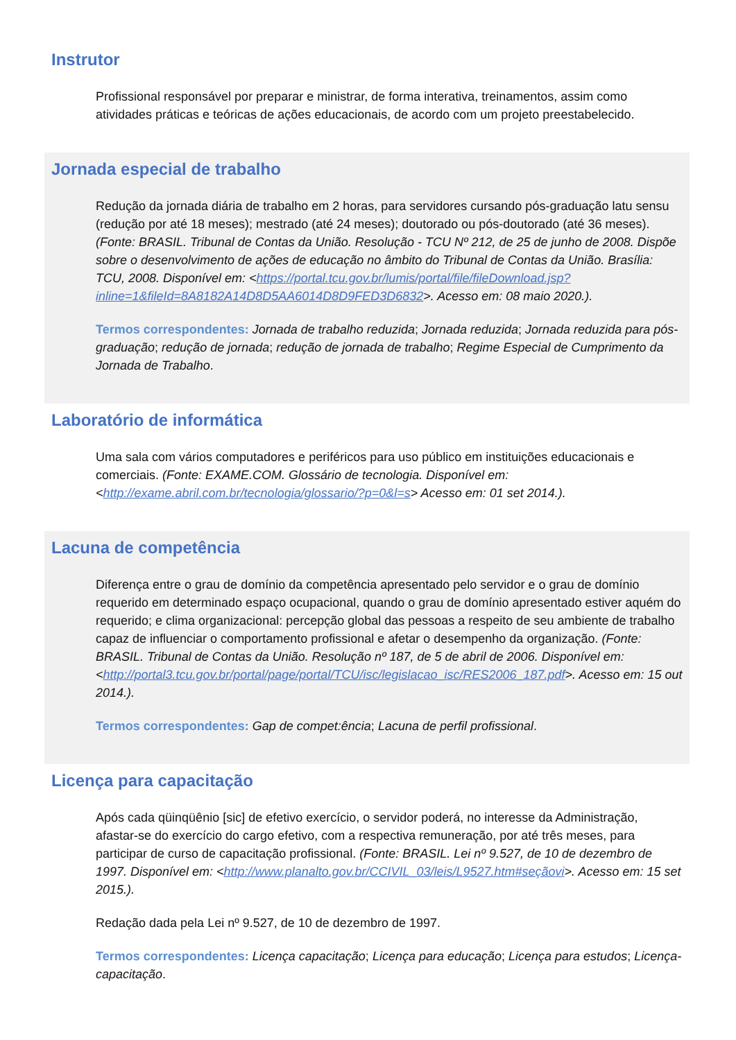Instrutor
Profissional responsável por preparar e ministrar, de forma interativa, treinamentos, assim como atividades práticas e teóricas de ações educacionais, de acordo com um projeto preestabelecido.
Jornada especial de trabalho
Redução da jornada diária de trabalho em 2 horas, para servidores cursando pós-graduação latu sensu (redução por até 18 meses); mestrado (até 24 meses); doutorado ou pós-doutorado (até 36 meses). (Fonte: BRASIL. Tribunal de Contas da União. Resolução - TCU Nº 212, de 25 de junho de 2008. Dispõe sobre o desenvolvimento de ações de educação no âmbito do Tribunal de Contas da União. Brasília: TCU, 2008. Disponível em: <https://portal.tcu.gov.br/lumis/portal/file/fileDownload.jsp?inline=1&fileId=8A8182A14D8D5AA6014D8D9FED3D6832>. Acesso em: 08 maio 2020.).
Termos correspondentes: Jornada de trabalho reduzida; Jornada reduzida; Jornada reduzida para pós-graduação; redução de jornada; redução de jornada de trabalho; Regime Especial de Cumprimento da Jornada de Trabalho.
Laboratório de informática
Uma sala com vários computadores e periféricos para uso público em instituições educacionais e comerciais. (Fonte: EXAME.COM. Glossário de tecnologia. Disponível em: <http://exame.abril.com.br/tecnologia/glossario/?p=0&l=s> Acesso em: 01 set 2014.).
Lacuna de competência
Diferença entre o grau de domínio da competência apresentado pelo servidor e o grau de domínio requerido em determinado espaço ocupacional, quando o grau de domínio apresentado estiver aquém do requerido; e clima organizacional: percepção global das pessoas a respeito de seu ambiente de trabalho capaz de influenciar o comportamento profissional e afetar o desempenho da organização. (Fonte: BRASIL. Tribunal de Contas da União. Resolução nº 187, de 5 de abril de 2006. Disponível em: <http://portal3.tcu.gov.br/portal/page/portal/TCU/isc/legislacao_isc/RES2006_187.pdf>. Acesso em: 15 out 2014.).
Termos correspondentes: Gap de compet:ência; Lacuna de perfil profissional.
Licença para capacitação
Após cada qüinqüênio [sic] de efetivo exercício, o servidor poderá, no interesse da Administração, afastar-se do exercício do cargo efetivo, com a respectiva remuneração, por até três meses, para participar de curso de capacitação profissional. (Fonte: BRASIL. Lei nº 9.527, de 10 de dezembro de 1997. Disponível em: <http://www.planalto.gov.br/CCIVIL_03/leis/L9527.htm#seçãovi>. Acesso em: 15 set 2015.).
Redação dada pela Lei nº 9.527, de 10 de dezembro de 1997.
Termos correspondentes: Licença capacitação; Licença para educação; Licença para estudos; Licença-capacitação.